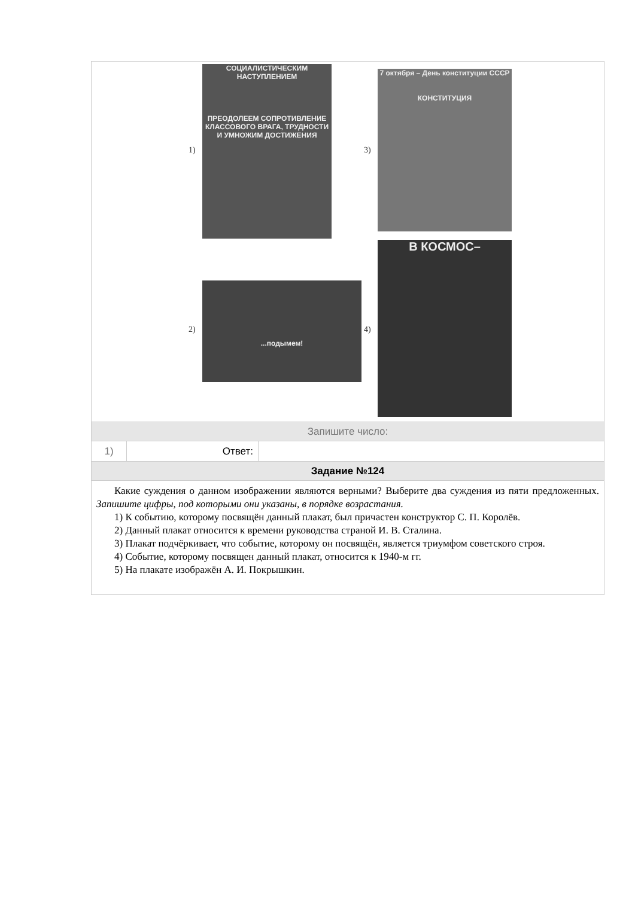1)
СОЦИАЛИСТИЧЕСКИМ НАСТУПЛЕНИЕМ
ПРЕОДОЛЕЕМ СОПРОТИВЛЕНИЕ КЛАССОВОГО ВРАГА, ТРУДНОСТИ И УМНОЖИМ ДОСТИЖЕНИЯ
3)
7 октября – День конституции СССР
КОНСТИТУЦИЯ
2)
...подымем!
4)
В КОСМОС–
Запишите число:
| 1) | Ответ: | |
Задание №124
Какие суждения о данном изображении являются верными? Выберите два суждения из пяти предложенных. Запишите цифры, под которыми они указаны, в порядке возрастания.
1) К событию, которому посвящён данный плакат, был причастен конструктор С. П. Королёв.
2) Данный плакат относится к времени руководства страной И. В. Сталина.
3) Плакат подчёркивает, что событие, которому он посвящён, является триумфом советского строя.
4) Событие, которому посвящен данный плакат, относится к 1940-м гг.
5) На плакате изображён А. И. Покрышкин.